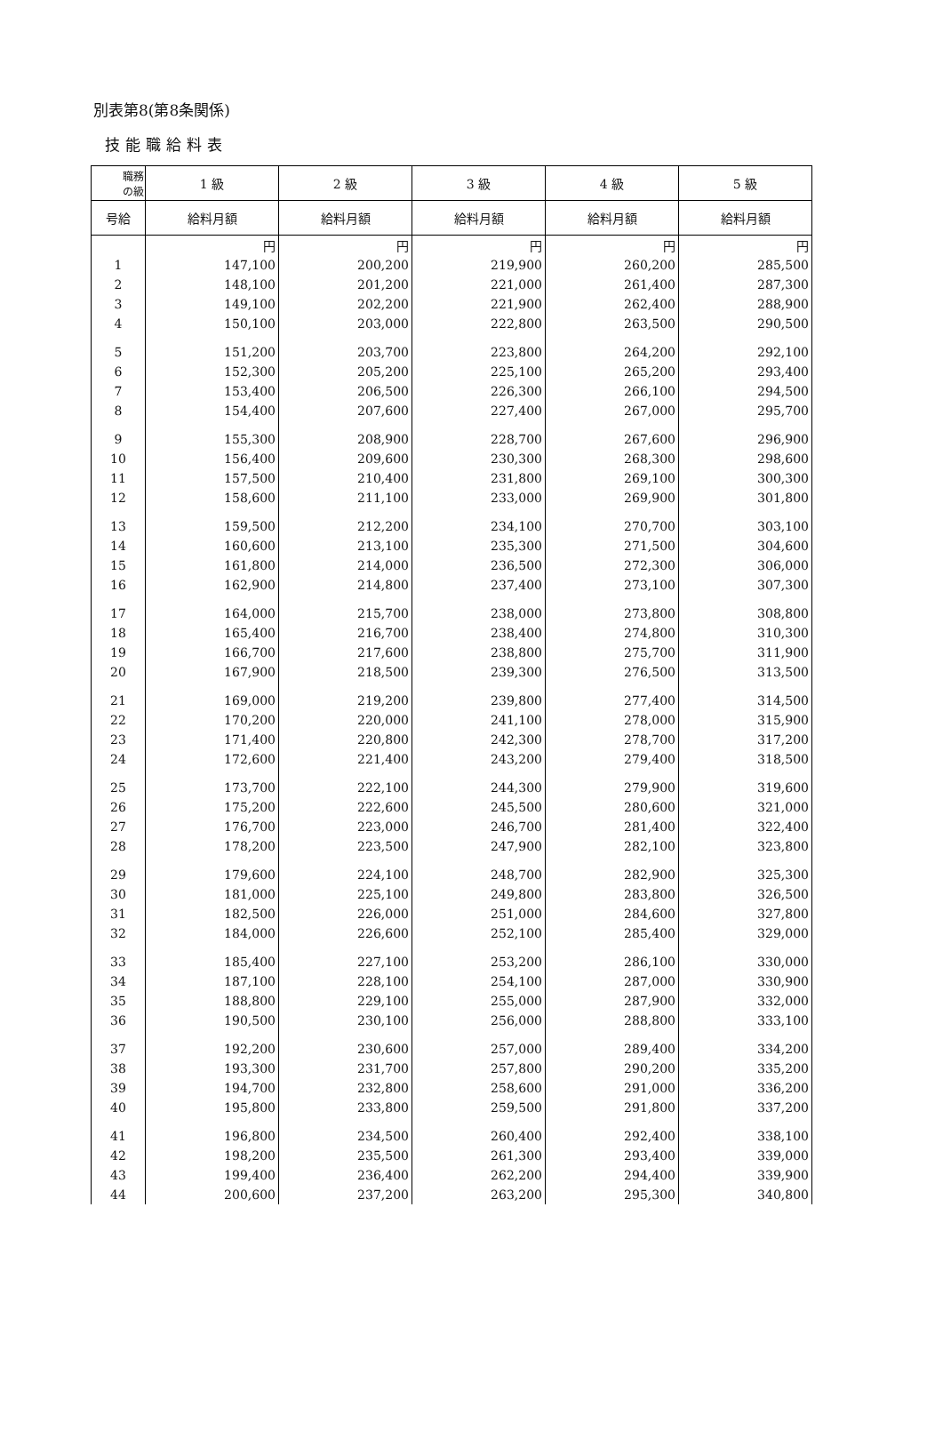別表第8(第8条関係)
技能職給料表
| 職務 の級 | 1 級 | 2 級 | 3 級 | 4 級 | 5 級 |
| --- | --- | --- | --- | --- | --- |
| 号給 | 給料月額 | 給料月額 | 給料月額 | 給料月額 | 給料月額 |
| | 円 | 円 | 円 | 円 | 円 |
| 1 | 147,100 | 200,200 | 219,900 | 260,200 | 285,500 |
| 2 | 148,100 | 201,200 | 221,000 | 261,400 | 287,300 |
| 3 | 149,100 | 202,200 | 221,900 | 262,400 | 288,900 |
| 4 | 150,100 | 203,000 | 222,800 | 263,500 | 290,500 |
| 5 | 151,200 | 203,700 | 223,800 | 264,200 | 292,100 |
| 6 | 152,300 | 205,200 | 225,100 | 265,200 | 293,400 |
| 7 | 153,400 | 206,500 | 226,300 | 266,100 | 294,500 |
| 8 | 154,400 | 207,600 | 227,400 | 267,000 | 295,700 |
| 9 | 155,300 | 208,900 | 228,700 | 267,600 | 296,900 |
| 10 | 156,400 | 209,600 | 230,300 | 268,300 | 298,600 |
| 11 | 157,500 | 210,400 | 231,800 | 269,100 | 300,300 |
| 12 | 158,600 | 211,100 | 233,000 | 269,900 | 301,800 |
| 13 | 159,500 | 212,200 | 234,100 | 270,700 | 303,100 |
| 14 | 160,600 | 213,100 | 235,300 | 271,500 | 304,600 |
| 15 | 161,800 | 214,000 | 236,500 | 272,300 | 306,000 |
| 16 | 162,900 | 214,800 | 237,400 | 273,100 | 307,300 |
| 17 | 164,000 | 215,700 | 238,000 | 273,800 | 308,800 |
| 18 | 165,400 | 216,700 | 238,400 | 274,800 | 310,300 |
| 19 | 166,700 | 217,600 | 238,800 | 275,700 | 311,900 |
| 20 | 167,900 | 218,500 | 239,300 | 276,500 | 313,500 |
| 21 | 169,000 | 219,200 | 239,800 | 277,400 | 314,500 |
| 22 | 170,200 | 220,000 | 241,100 | 278,000 | 315,900 |
| 23 | 171,400 | 220,800 | 242,300 | 278,700 | 317,200 |
| 24 | 172,600 | 221,400 | 243,200 | 279,400 | 318,500 |
| 25 | 173,700 | 222,100 | 244,300 | 279,900 | 319,600 |
| 26 | 175,200 | 222,600 | 245,500 | 280,600 | 321,000 |
| 27 | 176,700 | 223,000 | 246,700 | 281,400 | 322,400 |
| 28 | 178,200 | 223,500 | 247,900 | 282,100 | 323,800 |
| 29 | 179,600 | 224,100 | 248,700 | 282,900 | 325,300 |
| 30 | 181,000 | 225,100 | 249,800 | 283,800 | 326,500 |
| 31 | 182,500 | 226,000 | 251,000 | 284,600 | 327,800 |
| 32 | 184,000 | 226,600 | 252,100 | 285,400 | 329,000 |
| 33 | 185,400 | 227,100 | 253,200 | 286,100 | 330,000 |
| 34 | 187,100 | 228,100 | 254,100 | 287,000 | 330,900 |
| 35 | 188,800 | 229,100 | 255,000 | 287,900 | 332,000 |
| 36 | 190,500 | 230,100 | 256,000 | 288,800 | 333,100 |
| 37 | 192,200 | 230,600 | 257,000 | 289,400 | 334,200 |
| 38 | 193,300 | 231,700 | 257,800 | 290,200 | 335,200 |
| 39 | 194,700 | 232,800 | 258,600 | 291,000 | 336,200 |
| 40 | 195,800 | 233,800 | 259,500 | 291,800 | 337,200 |
| 41 | 196,800 | 234,500 | 260,400 | 292,400 | 338,100 |
| 42 | 198,200 | 235,500 | 261,300 | 293,400 | 339,000 |
| 43 | 199,400 | 236,400 | 262,200 | 294,400 | 339,900 |
| 44 | 200,600 | 237,200 | 263,200 | 295,300 | 340,800 |